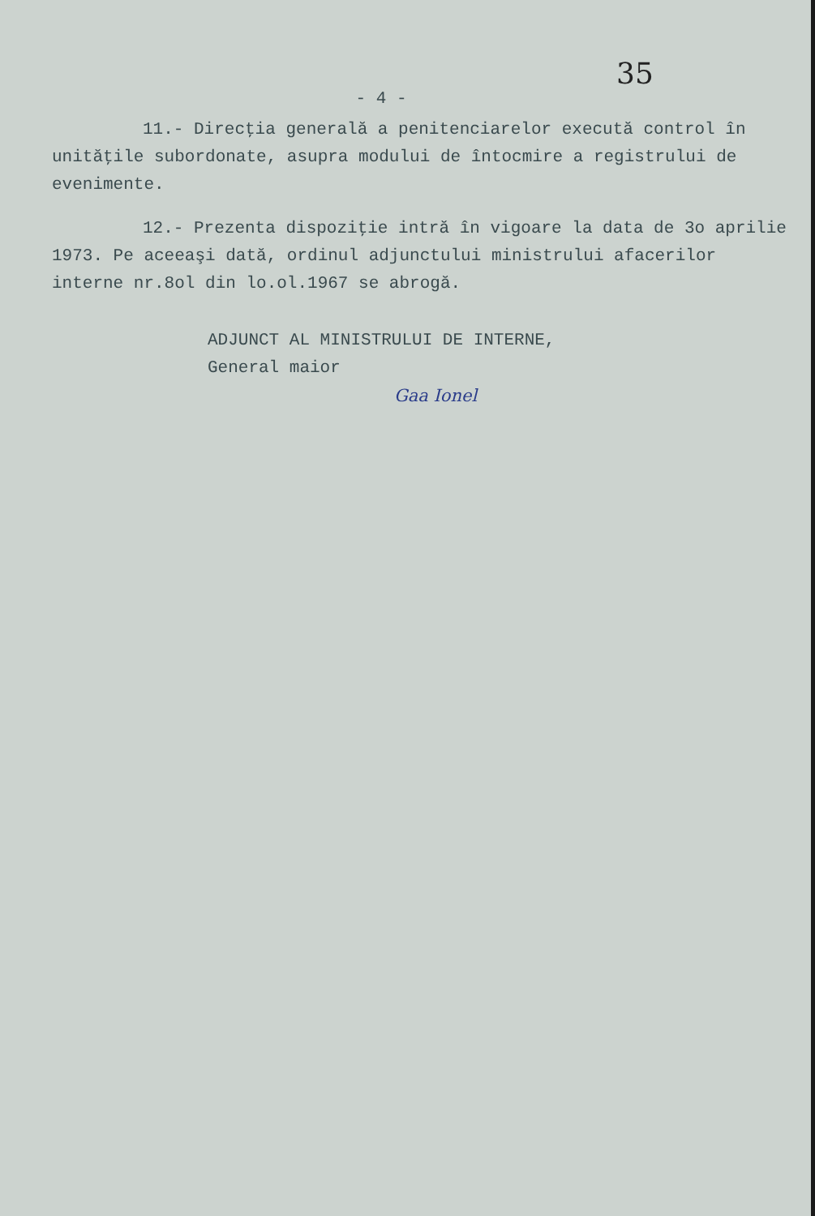- 4 -
35
11.- Direcţia generală a penitenciarelor execută control în unităţile subordonate, asupra modului de întocmire a registrului de evenimente.
12.- Prezenta dispoziţie intră în vigoare la data de 3o aprilie 1973. Pe aceeaşi dată, ordinul adjunctului ministrului afacerilor interne nr.8ol din lo.ol.1967 se abrogă.
ADJUNCT AL MINISTRULUI DE INTERNE,
General maior
Gaa Ionel